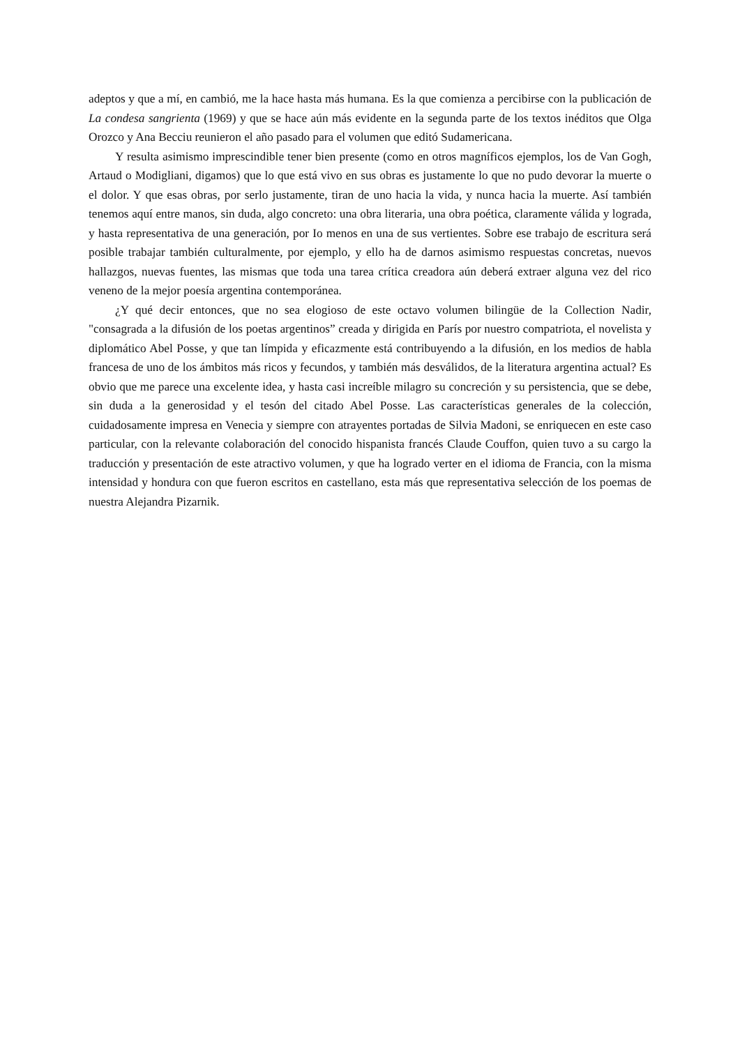adeptos y que a mí, en cambió, me la hace hasta más humana. Es la que comienza a percibirse con la publicación de La condesa sangrienta (1969) y que se hace aún más evidente en la segunda parte de los textos inéditos que Olga Orozco y Ana Becciu reunieron el año pasado para el volumen que editó Sudamericana.
Y resulta asimismo imprescindible tener bien presente (como en otros magníficos ejemplos, los de Van Gogh, Artaud o Modigliani, digamos) que lo que está vivo en sus obras es justamente lo que no pudo devorar la muerte o el dolor. Y que esas obras, por serlo justamente, tiran de uno hacia la vida, y nunca hacia la muerte. Así también tenemos aquí entre manos, sin duda, algo concreto: una obra literaria, una obra poética, claramente válida y lograda, y hasta representativa de una generación, por Io menos en una de sus vertientes. Sobre ese trabajo de escritura será posible trabajar también culturalmente, por ejemplo, y ello ha de darnos asimismo respuestas concretas, nuevos hallazgos, nuevas fuentes, las mismas que toda una tarea crítica creadora aún deberá extraer alguna vez del rico veneno de la mejor poesía argentina contemporánea.
¿Y qué decir entonces, que no sea elogioso de este octavo volumen bilingüe de la Collection Nadir, "consagrada a la difusión de los poetas argentinos” creada y dirigida en París por nuestro compatriota, el novelista y diplomático Abel Posse, y que tan límpida y eficazmente está contribuyendo a la difusión, en los medios de habla francesa de uno de los ámbitos más ricos y fecundos, y también más desválidos, de la literatura argentina actual? Es obvio que me parece una excelente idea, y hasta casi increíble milagro su concreción y su persistencia, que se debe, sin duda a la generosidad y el tesón del citado Abel Posse. Las características generales de la colección, cuidadosamente impresa en Venecia y siempre con atrayentes portadas de Silvia Madoni, se enriquecen en este caso particular, con la relevante colaboración del conocido hispanista francés Claude Couffon, quien tuvo a su cargo la traducción y presentación de este atractivo volumen, y que ha logrado verter en el idioma de Francia, con la misma intensidad y hondura con que fueron escritos en castellano, esta más que representativa selección de los poemas de nuestra Alejandra Pizarnik.